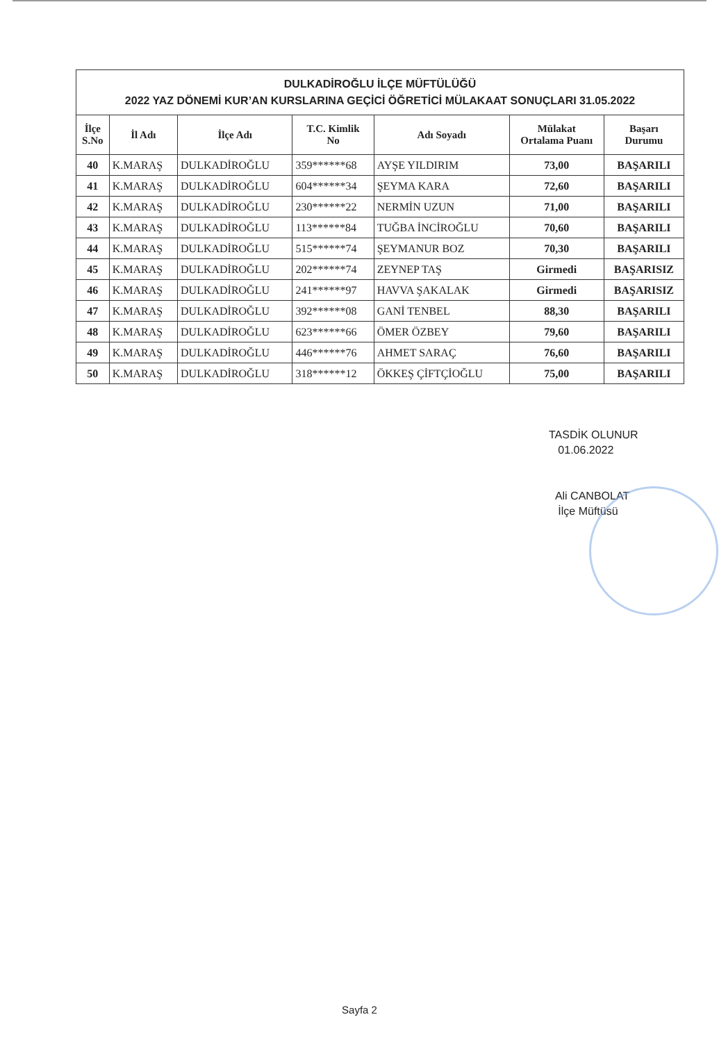| DULKADİROĞLU İLÇE MÜFTÜLÜĞÜ 2022 YAZ DÖNEMİ KUR’AN KURSLARINA GEÇİCİ ÖĞRETİCİ MÜLAKAAT SONUÇLARI 31.05.2022 | | | | | | |
| İlçe S.No | İl Adı | İlçe Adı | T.C. Kimlik No | Adı Soyadı | Mülakat Ortalama Puanı | Başarı Durumu |
| 40 | K.MARAŞ | DULKADİROĞLU | 359******68 | AYŞE YILDIRIM | 73,00 | BAŞARILI |
| 41 | K.MARAŞ | DULKADİROĞLU | 604******34 | ŞEYMA KARA | 72,60 | BAŞARILI |
| 42 | K.MARAŞ | DULKADİROĞLU | 230******22 | NERMİN UZUN | 71,00 | BAŞARILI |
| 43 | K.MARAŞ | DULKADİROĞLU | 113******84 | TUĞBA İNCİROĞLU | 70,60 | BAŞARILI |
| 44 | K.MARAŞ | DULKADİROĞLU | 515******74 | ŞEYMANUR BOZ | 70,30 | BAŞARILI |
| 45 | K.MARAŞ | DULKADİROĞLU | 202******74 | ZEYNEP TAŞ | Girmedi | BAŞARISIZ |
| 46 | K.MARAŞ | DULKADİROĞLU | 241******97 | HAVVA ŞAKALAK | Girmedi | BAŞARISIZ |
| 47 | K.MARAŞ | DULKADİROĞLU | 392******08 | GANİ TENBEL | 88,30 | BAŞARILI |
| 48 | K.MARAŞ | DULKADİROĞLU | 623******66 | ÖMER ÖZBEY | 79,60 | BAŞARILI |
| 49 | K.MARAŞ | DULKADİROĞLU | 446******76 | AHMET SARAÇ | 76,60 | BAŞARILI |
| 50 | K.MARAŞ | DULKADİROĞLU | 318******12 | ÖKKEŞ ÇİFTÇİOĞLU | 75,00 | BAŞARILI |
TASDİK OLUNUR
01.06.2022
Ali CANBOLAT
İlçe Müftüsü
Sayfa 2